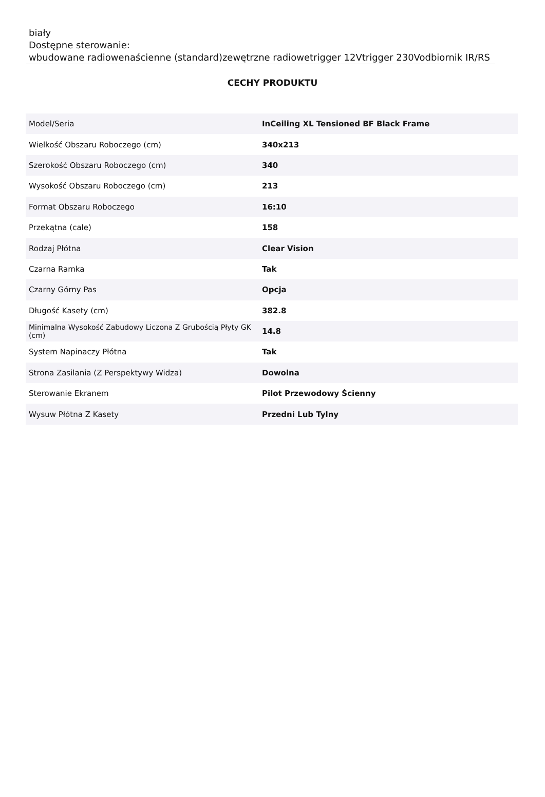biały
Dostępne sterowanie:
wbudowane radiowenaścienne (standard)zewętrzne radiowetrigger 12Vtrigger 230Vodbiornik IR/RS
CECHY PRODUKTU
| Model/Seria | InCeiling XL Tensioned BF Black Frame |
| Wielkość Obszaru Roboczego (cm) | 340x213 |
| Szerokość Obszaru Roboczego (cm) | 340 |
| Wysokość Obszaru Roboczego (cm) | 213 |
| Format Obszaru Roboczego | 16:10 |
| Przekątna (cale) | 158 |
| Rodzaj Płótna | Clear Vision |
| Czarna Ramka | Tak |
| Czarny Górny Pas | Opcja |
| Długość Kasety (cm) | 382.8 |
| Minimalna Wysokość Zabudowy Liczona Z Grubością Płyty GK (cm) | 14.8 |
| System Napinaczy Płótna | Tak |
| Strona Zasilania (Z Perspektywy Widza) | Dowolna |
| Sterowanie Ekranem | Pilot Przewodowy Ścienny |
| Wysuw Płótna Z Kasety | Przedni Lub Tylny |